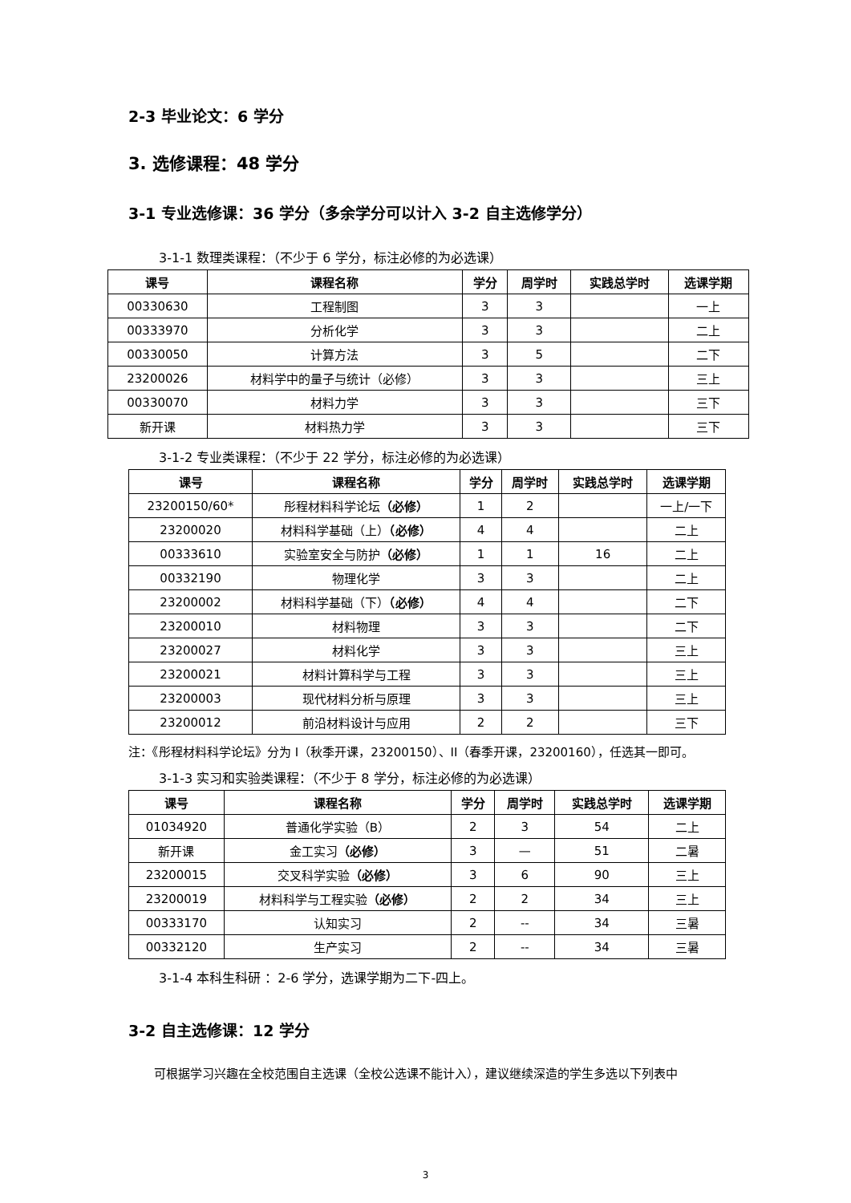2-3 毕业论文：6 学分
3. 选修课程：48 学分
3-1 专业选修课：36 学分（多余学分可以计入 3-2 自主选修学分）
3-1-1 数理类课程：（不少于 6 学分，标注必修的为必选课）
| 课号 | 课程名称 | 学分 | 周学时 | 实践总学时 | 选课学期 |
| --- | --- | --- | --- | --- | --- |
| 00330630 | 工程制图 | 3 | 3 | | 一上 |
| 00333970 | 分析化学 | 3 | 3 | | 二上 |
| 00330050 | 计算方法 | 3 | 5 | | 二下 |
| 23200026 | 材料学中的量子与统计（必修） | 3 | 3 | | 三上 |
| 00330070 | 材料力学 | 3 | 3 | | 三下 |
| 新开课 | 材料热力学 | 3 | 3 | | 三下 |
3-1-2 专业类课程：（不少于 22 学分，标注必修的为必选课）
| 课号 | 课程名称 | 学分 | 周学时 | 实践总学时 | 选课学期 |
| --- | --- | --- | --- | --- | --- |
| 23200150/60* | 彤程材料科学论坛 （必修） | 1 | 2 | | 一上/一下 |
| 23200020 | 材料科学基础（上） （必修） | 4 | 4 | | 二上 |
| 00333610 | 实验室安全与防护 （必修） | 1 | 1 | 16 | 二上 |
| 00332190 | 物理化学 | 3 | 3 | | 二上 |
| 23200002 | 材料科学基础（下） （必修） | 4 | 4 | | 二下 |
| 23200010 | 材料物理 | 3 | 3 | | 二下 |
| 23200027 | 材料化学 | 3 | 3 | | 三上 |
| 23200021 | 材料计算科学与工程 | 3 | 3 | | 三上 |
| 23200003 | 现代材料分析与原理 | 3 | 3 | | 三上 |
| 23200012 | 前沿材料设计与应用 | 2 | 2 | | 三下 |
注：《彤程材料科学论坛》分为 I（秋季开课，23200150）、II（春季开课，23200160），任选其一即可。
3-1-3 实习和实验类课程：（不少于 8 学分，标注必修的为必选课）
| 课号 | 课程名称 | 学分 | 周学时 | 实践总学时 | 选课学期 |
| --- | --- | --- | --- | --- | --- |
| 01034920 | 普通化学实验（B） | 2 | 3 | 54 | 二上 |
| 新开课 | 金工实习 （必修） | 3 | — | 51 | 二暑 |
| 23200015 | 交叉科学实验 （必修） | 3 | 6 | 90 | 三上 |
| 23200019 | 材料科学与工程实验 （必修） | 2 | 2 | 34 | 三上 |
| 00333170 | 认知实习 | 2 | -- | 34 | 三暑 |
| 00332120 | 生产实习 | 2 | -- | 34 | 三暑 |
3-1-4 本科生科研 ：2-6 学分，选课学期为二下-四上。
3-2 自主选修课：12 学分
可根据学习兴趣在全校范围自主选课（全校公选课不能计入），建议继续深造的学生多选以下列表中
3